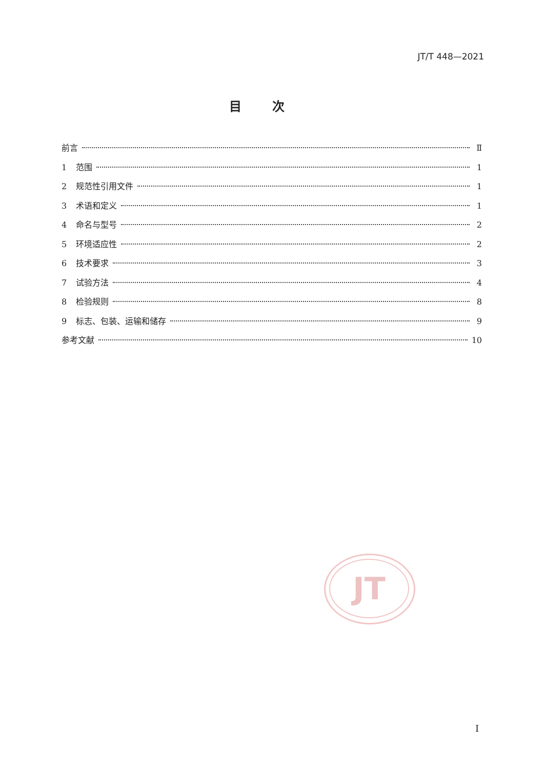JT/T 448—2021
目次
前言 Ⅱ
1 范围 1
2 规范性引用文件 1
3 术语和定义 1
4 命名与型号 2
5 环境适应性 2
6 技术要求 3
7 试验方法 4
8 检验规则 8
9 标志、包装、运输和储存 9
参考文献 10
JT
I